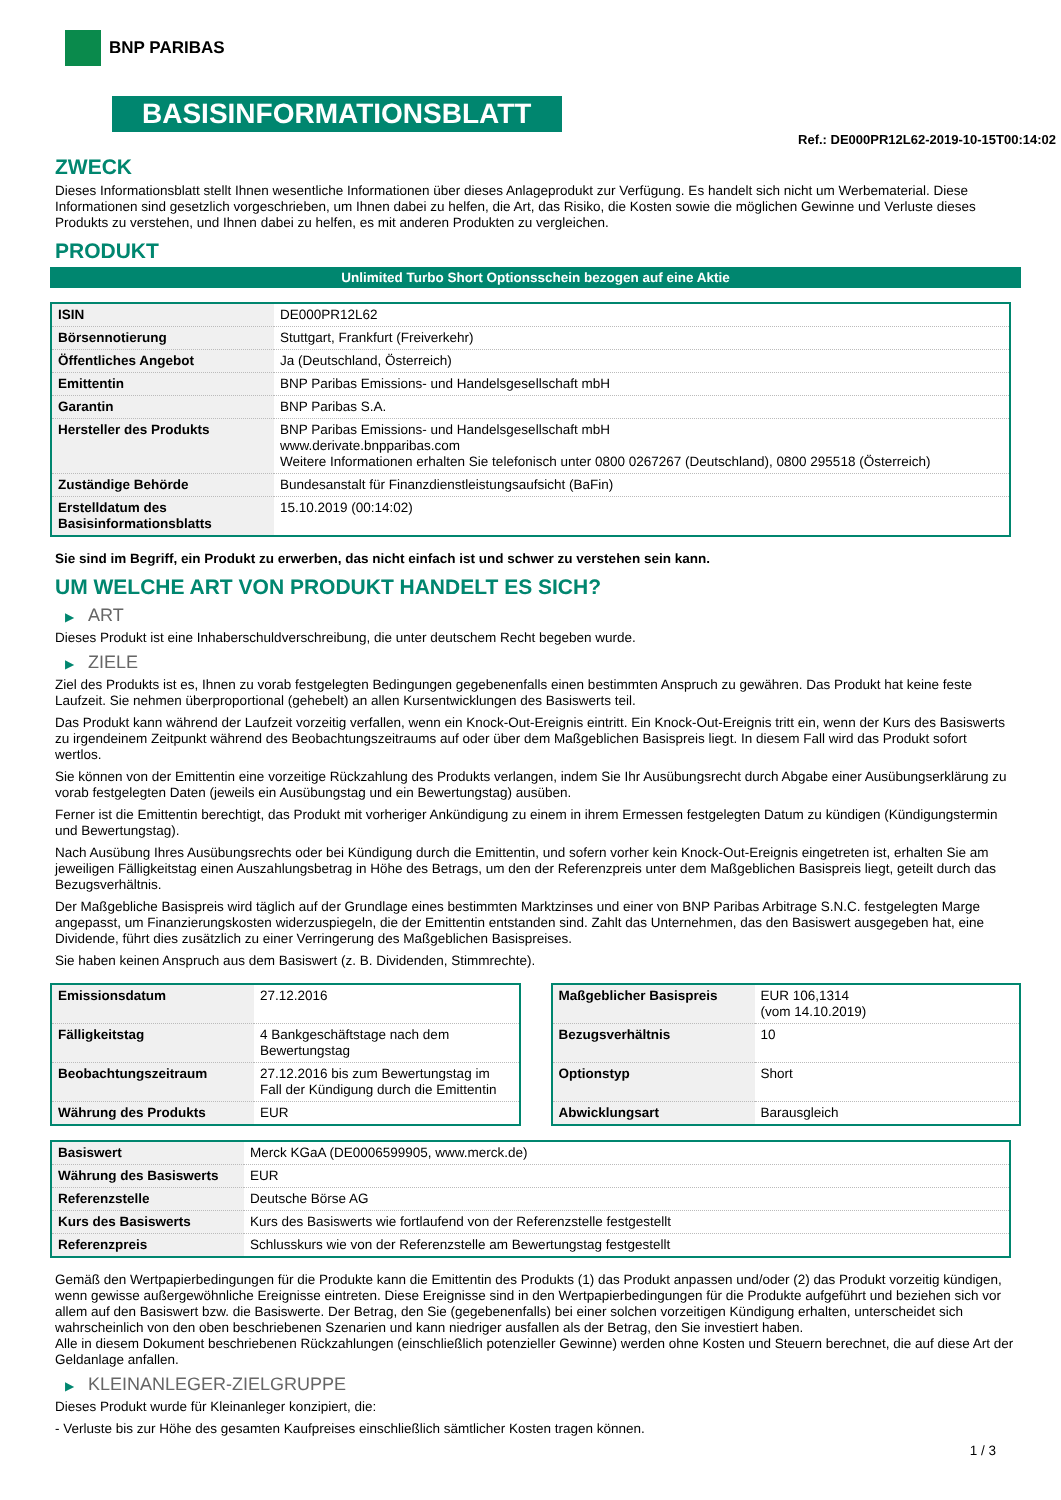BNP PARIBAS
BASISINFORMATIONSBLATT
Ref.: DE000PR12L62-2019-10-15T00:14:02
ZWECK
Dieses Informationsblatt stellt Ihnen wesentliche Informationen über dieses Anlageprodukt zur Verfügung. Es handelt sich nicht um Werbematerial. Diese Informationen sind gesetzlich vorgeschrieben, um Ihnen dabei zu helfen, die Art, das Risiko, die Kosten sowie die möglichen Gewinne und Verluste dieses Produkts zu verstehen, und Ihnen dabei zu helfen, es mit anderen Produkten zu vergleichen.
PRODUKT
Unlimited Turbo Short Optionsschein bezogen auf eine Aktie
| ISIN | DE000PR12L62 |
| Börsennotierung | Stuttgart, Frankfurt (Freiverkehr) |
| Öffentliches Angebot | Ja (Deutschland, Österreich) |
| Emittentin | BNP Paribas Emissions- und Handelsgesellschaft mbH |
| Garantin | BNP Paribas S.A. |
| Hersteller des Produkts | BNP Paribas Emissions- und Handelsgesellschaft mbH www.derivate.bnpparibas.com Weitere Informationen erhalten Sie telefonisch unter 0800 0267267 (Deutschland), 0800 295518 (Österreich) |
| Zuständige Behörde | Bundesanstalt für Finanzdienstleistungsaufsicht (BaFin) |
| Erstelldatum des Basisinformationsblatts | 15.10.2019 (00:14:02) |
Sie sind im Begriff, ein Produkt zu erwerben, das nicht einfach ist und schwer zu verstehen sein kann.
UM WELCHE ART VON PRODUKT HANDELT ES SICH?
▶ ART
Dieses Produkt ist eine Inhaberschuldverschreibung, die unter deutschem Recht begeben wurde.
▶ ZIELE
Ziel des Produkts ist es, Ihnen zu vorab festgelegten Bedingungen gegebenenfalls einen bestimmten Anspruch zu gewähren. Das Produkt hat keine feste Laufzeit. Sie nehmen überproportional (gehebelt) an allen Kursentwicklungen des Basiswerts teil.
Das Produkt kann während der Laufzeit vorzeitig verfallen, wenn ein Knock-Out-Ereignis eintritt. Ein Knock-Out-Ereignis tritt ein, wenn der Kurs des Basiswerts zu irgendeinem Zeitpunkt während des Beobachtungszeitraums auf oder über dem Maßgeblichen Basispreis liegt. In diesem Fall wird das Produkt sofort wertlos.
Sie können von der Emittentin eine vorzeitige Rückzahlung des Produkts verlangen, indem Sie Ihr Ausübungsrecht durch Abgabe einer Ausübungserklärung zu vorab festgelegten Daten (jeweils ein Ausübungstag und ein Bewertungstag) ausüben.
Ferner ist die Emittentin berechtigt, das Produkt mit vorheriger Ankündigung zu einem in ihrem Ermessen festgelegten Datum zu kündigen (Kündigungstermin und Bewertungstag).
Nach Ausübung Ihres Ausübungsrechts oder bei Kündigung durch die Emittentin, und sofern vorher kein Knock-Out-Ereignis eingetreten ist, erhalten Sie am jeweiligen Fälligkeitstag einen Auszahlungsbetrag in Höhe des Betrags, um den der Referenzpreis unter dem Maßgeblichen Basispreis liegt, geteilt durch das Bezugsverhältnis.
Der Maßgebliche Basispreis wird täglich auf der Grundlage eines bestimmten Marktzinses und einer von BNP Paribas Arbitrage S.N.C. festgelegten Marge angepasst, um Finanzierungskosten widerzuspiegeln, die der Emittentin entstanden sind. Zahlt das Unternehmen, das den Basiswert ausgegeben hat, eine Dividende, führt dies zusätzlich zu einer Verringerung des Maßgeblichen Basispreises.
Sie haben keinen Anspruch aus dem Basiswert (z. B. Dividenden, Stimmrechte).
| Emissionsdatum | 27.12.2016 |
| Fälligkeitstag | 4 Bankgeschäftstage nach dem Bewertungstag |
| Beobachtungszeitraum | 27.12.2016 bis zum Bewertungstag im Fall der Kündigung durch die Emittentin |
| Währung des Produkts | EUR |
| Maßgeblicher Basispreis | EUR 106,1314 (vom 14.10.2019) |
| Bezugsverhältnis | 10 |
| Optionstyp | Short |
| Abwicklungsart | Barausgleich |
| Basiswert | Merck KGaA (DE0006599905, www.merck.de) |
| Währung des Basiswerts | EUR |
| Referenzstelle | Deutsche Börse AG |
| Kurs des Basiswerts | Kurs des Basiswerts wie fortlaufend von der Referenzstelle festgestellt |
| Referenzpreis | Schlusskurs wie von der Referenzstelle am Bewertungstag festgestellt |
Gemäß den Wertpapierbedingungen für die Produkte kann die Emittentin des Produkts (1) das Produkt anpassen und/oder (2) das Produkt vorzeitig kündigen, wenn gewisse außergewöhnliche Ereignisse eintreten. Diese Ereignisse sind in den Wertpapierbedingungen für die Produkte aufgeführt und beziehen sich vor allem auf den Basiswert bzw. die Basiswerte. Der Betrag, den Sie (gegebenenfalls) bei einer solchen vorzeitigen Kündigung erhalten, unterscheidet sich wahrscheinlich von den oben beschriebenen Szenarien und kann niedriger ausfallen als der Betrag, den Sie investiert haben.
Alle in diesem Dokument beschriebenen Rückzahlungen (einschließlich potenzieller Gewinne) werden ohne Kosten und Steuern berechnet, die auf diese Art der Geldanlage anfallen.
▶ KLEINANLEGER-ZIELGRUPPE
Dieses Produkt wurde für Kleinanleger konzipiert, die:
- Verluste bis zur Höhe des gesamten Kaufpreises einschließlich sämtlicher Kosten tragen können.
1 / 3